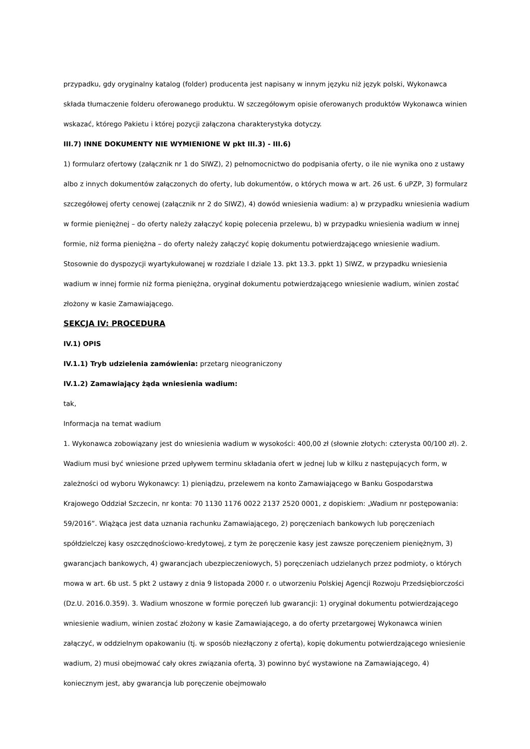przypadku, gdy oryginalny katalog (folder) producenta jest napisany w innym języku niż język polski, Wykonawca składa tłumaczenie folderu oferowanego produktu. W szczegółowym opisie oferowanych produktów Wykonawca winien wskazać, którego Pakietu i której pozycji załączona charakterystyka dotyczy.
III.7) INNE DOKUMENTY NIE WYMIENIONE W pkt III.3) - III.6)
1) formularz ofertowy (załącznik nr 1 do SIWZ), 2) pełnomocnictwo do podpisania oferty, o ile nie wynika ono z ustawy albo z innych dokumentów załączonych do oferty, lub dokumentów, o których mowa w art. 26 ust. 6 uPZP, 3) formularz szczegółowej oferty cenowej (załącznik nr 2 do SIWZ), 4) dowód wniesienia wadium: a) w przypadku wniesienia wadium w formie pieniężnej – do oferty należy załączyć kopię polecenia przelewu, b) w przypadku wniesienia wadium w innej formie, niż forma pieniężna – do oferty należy załączyć kopię dokumentu potwierdzającego wniesienie wadium. Stosownie do dyspozycji wyartykułowanej w rozdziale I dziale 13. pkt 13.3. ppkt 1) SIWZ, w przypadku wniesienia wadium w innej formie niż forma pieniężna, oryginał dokumentu potwierdzającego wniesienie wadium, winien zostać złożony w kasie Zamawiającego.
SEKCJA IV: PROCEDURA
IV.1) OPIS
IV.1.1) Tryb udzielenia zamówienia: przetarg nieograniczony
IV.1.2) Zamawiający żąda wniesienia wadium:
tak,
Informacja na temat wadium
1. Wykonawca zobowiązany jest do wniesienia wadium w wysokości: 400,00 zł (słownie złotych: czterysta 00/100 zł). 2. Wadium musi być wniesione przed upływem terminu składania ofert w jednej lub w kilku z następujących form, w zależności od wyboru Wykonawcy: 1) pieniądzu, przelewem na konto Zamawiającego w Banku Gospodarstwa Krajowego Oddział Szczecin, nr konta: 70 1130 1176 0022 2137 2520 0001, z dopiskiem: „Wadium nr postępowania: 59/2016”. Wiążąca jest data uznania rachunku Zamawiającego, 2) poręczeniach bankowych lub poręczeniach spółdzielczej kasy oszczędnościowo-kredytowej, z tym że poręczenie kasy jest zawsze poręczeniem pieniężnym, 3) gwarancjach bankowych, 4) gwarancjach ubezpieczeniowych, 5) poręczeniach udzielanych przez podmioty, o których mowa w art. 6b ust. 5 pkt 2 ustawy z dnia 9 listopada 2000 r. o utworzeniu Polskiej Agencji Rozwoju Przedsiębiorczości (Dz.U. 2016.0.359). 3. Wadium wnoszone w formie poręczeń lub gwarancji: 1) oryginał dokumentu potwierdzającego wniesienie wadium, winien zostać złożony w kasie Zamawiającego, a do oferty przetargowej Wykonawca winien załączyć, w oddzielnym opakowaniu (tj. w sposób niezłączony z ofertą), kopię dokumentu potwierdzającego wniesienie wadium, 2) musi obejmować cały okres związania ofertą, 3) powinno być wystawione na Zamawiającego, 4) koniecznym jest, aby gwarancja lub poręczenie obejmowało